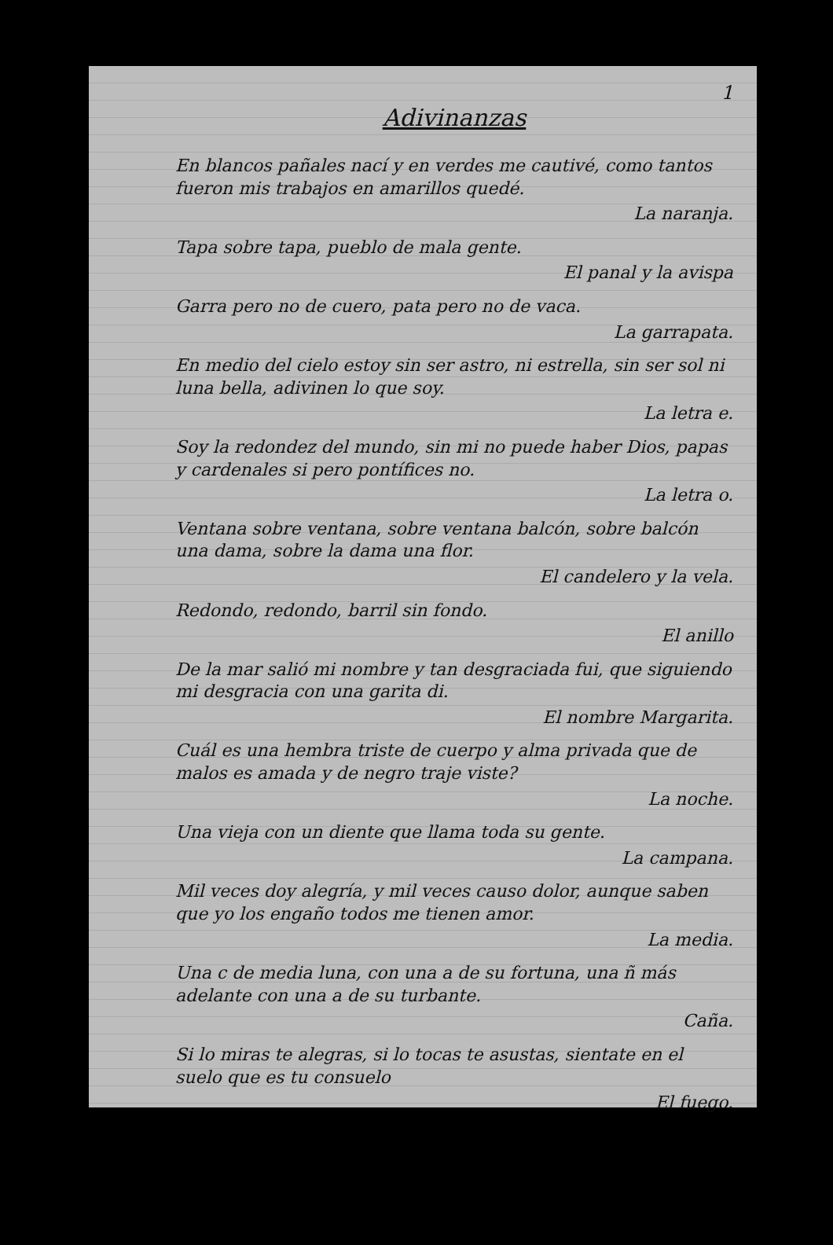1
Adivinanzas
En blancos pañales nací y en verdes me cautivé, como tantos fueron mis trabajos en amarillos quedé.
La naranja.
Tapa sobre tapa, pueblo de mala gente.
El panal y la avispa
Garra pero no de cuero, pata pero no de vaca.
La garrapata.
En medio del cielo estoy sin ser astro, ni estrella, sin ser sol ni luna bella, adivinen lo que soy.
La letra e.
Soy la redondez del mundo, sin mi no puede haber Dios, papas y cardenales si pero pontífices no.
La letra o.
Ventana sobre ventana, sobre ventana balcón, sobre balcón una dama, sobre la dama una flor.
El candelero y la vela.
Redondo, redondo, barril sin fondo.
El anillo
De la mar salió mi nombre y tan desgraciada fui, que siguiendo mi desgracia con una garita di.
El nombre Margarita.
Cuál es una hembra triste de cuerpo y alma privada que de malos es amada y de negro traje viste?
La noche.
Una vieja con un diente que llama toda su gente.
La campana.
Mil veces doy alegría, y mil veces causo dolor, aunque saben que yo los engaño todos me tienen amor.
La media.
Una c de media luna, con una a de su fortuna, una ñ más adelante con una a de su turbante.
Caña.
Si lo miras te alegras, si lo tocas te asustas, sientate en el suelo que es tu consuelo
El fuego.